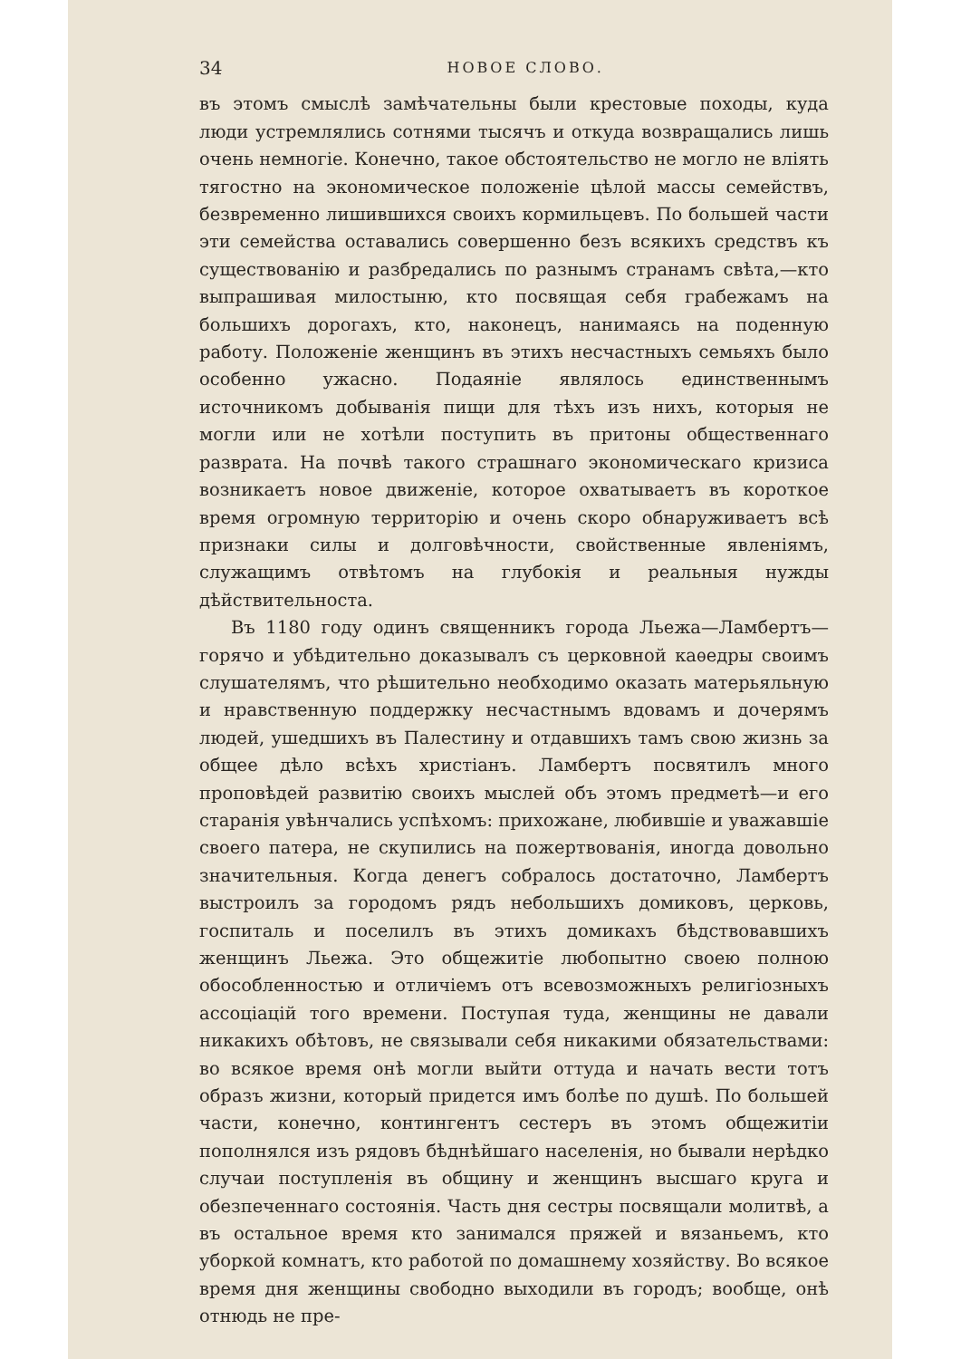34 НОВОЕ СЛОВО.
въ этомъ смыслѣ замѣчательны были крестовые походы, куда люди устремлялись сотнями тысячъ и откуда возвращались лишь очень немногіе. Конечно, такое обстоятельство не могло не вліять тягостно на экономическое положеніе цѣлой массы семействъ, безвременно лишившихся своихъ кормильцевъ. По большей части эти семейства оставались совершенно безъ всякихъ средствъ къ существованію и разбредались по разнымъ странамъ свѣта,—кто выпрашивая милостыню, кто посвящая себя грабежамъ на большихъ дорогахъ, кто, наконецъ, нанимаясь на поденную работу. Положеніе женщинъ въ этихъ несчастныхъ семьяхъ было особенно ужасно. Подаяніе являлось единственнымъ источникомъ добыванія пищи для тѣхъ изъ нихъ, которыя не могли или не хотѣли поступить въ притоны общественнаго разврата. На почвѣ такого страшнаго экономическаго кризиса возникаетъ новое движеніе, которое охватываетъ въ короткое время огромную территорію и очень скоро обнаруживаетъ всѣ признаки силы и долговѣчности, свойственные явленіямъ, служащимъ отвѣтомъ на глубокія и реальныя нужды дѣйствительноста.
Въ 1180 году одинъ священникъ города Льежа—Ламбертъ—горячо и убѣдительно доказывалъ съ церковной каѳедры своимъ слушателямъ, что рѣшительно необходимо оказать матерьяльную и нравственную поддержку несчастнымъ вдовамъ и дочерямъ людей, ушедшихъ въ Палестину и отдавшихъ тамъ свою жизнь за общее дѣло всѣхъ христіанъ. Ламбертъ посвятилъ много проповѣдей развитію своихъ мыслей объ этомъ предметѣ—и его старанія увѣнчались успѣхомъ: прихожане, любившіе и уважавшіе своего патера, не скупились на пожертвованія, иногда довольно значительныя. Когда денегъ собралось достаточно, Ламбертъ выстроилъ за городомъ рядъ небольшихъ домиковъ, церковь, госпиталь и поселилъ въ этихъ домикахъ бѣдствовавшихъ женщинъ Льежа. Это общежитіе любопытно своею полною обособленностью и отличіемъ отъ всевозможныхъ религіозныхъ ассоціацій того времени. Поступая туда, женщины не давали никакихъ обѣтовъ, не связывали себя никакими обязательствами: во всякое время онѣ могли выйти оттуда и начать вести тотъ образъ жизни, который придется имъ болѣе по душѣ. По большей части, конечно, контингентъ сестеръ въ этомъ общежитіи пополнялся изъ рядовъ бѣднѣйшаго населенія, но бывали нерѣдко случаи поступленія въ общину и женщинъ высшаго круга и обезпеченнаго состоянія. Часть дня сестры посвящали молитвѣ, а въ остальное время кто занимался пряжей и вязаньемъ, кто уборкой комнатъ, кто работой по домашнему хозяйству. Во всякое время дня женщины свободно выходили въ городъ; вообще, онѣ отнюдь не пре-